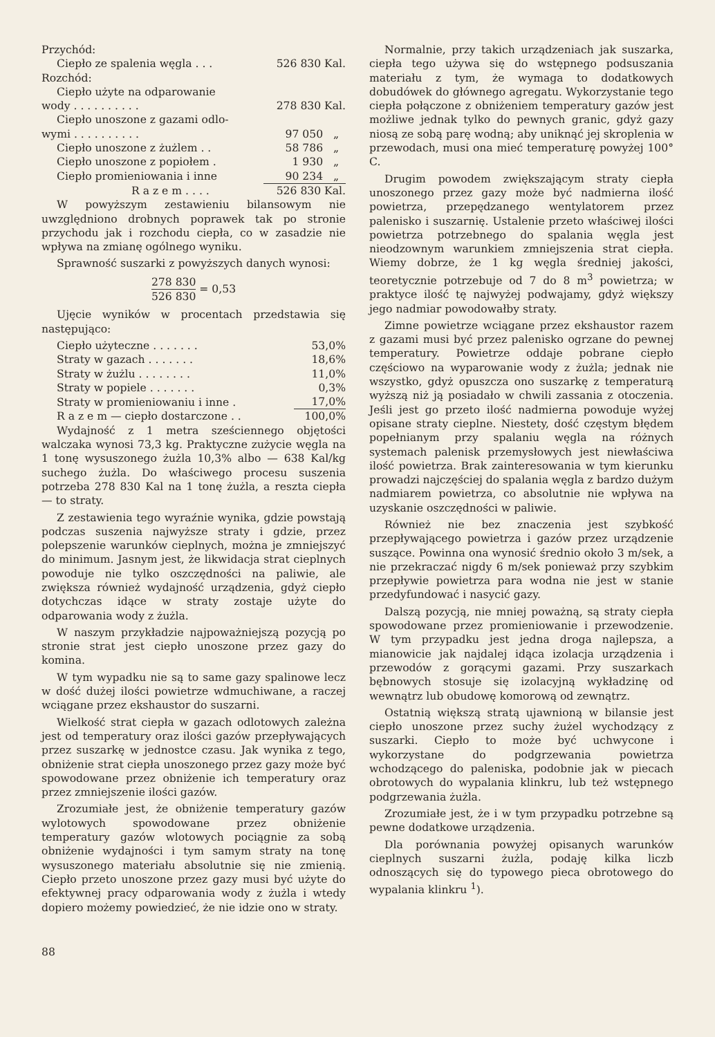| Przychód: | |
| Ciepło ze spalenia węgla . . . | 526 830 Kal. |
| Rozchód: | |
| Ciepło użyte na odparowanie | |
| wody . . . . . . . . . . | 278 830 Kal. |
| Ciepło unoszone z gazami odlo- | |
| wymi . . . . . . . . . . | 97 050 „ |
| Ciepło unoszone z żużlem . . | 58 786 „ |
| Ciepło unoszone z popiołem . | 1 930 „ |
| Ciepło promieniowania i inne | 90 234 „ |
| R a z e m . . . . | 526 830 Kal. |
W powyższym zestawieniu bilansowym nie uwzględniono drobnych poprawek tak po stronie przychodu jak i rozchodu ciepła, co w zasadzie nie wpływa na zmianę ogólnego wyniku.
Sprawność suszarki z powyższych danych wynosi:
278 830 526 830 = 0,53
Ujęcie wyników w procentach przedstawia się następująco:
| Ciepło użyteczne . . . . . . . | 53,0% |
| Straty w gazach . . . . . . . | 18,6% |
| Straty w żużlu . . . . . . . . | 11,0% |
| Straty w popiele . . . . . . . | 0,3% |
| Straty w promieniowaniu i inne . | 17,0% |
| R a z e m — ciepło dostarczone . . | 100,0% |
Wydajność z 1 metra sześciennego objętości walczaka wynosi 73,3 kg. Praktyczne zużycie węgla na 1 tonę wysuszonego żużla 10,3% albo — 638 Kal/kg suchego żużla. Do właściwego procesu suszenia potrzeba 278 830 Kal na 1 tonę żużla, a reszta ciepła — to straty.
Z zestawienia tego wyraźnie wynika, gdzie powstają podczas suszenia najwyższe straty i gdzie, przez polepszenie warunków cieplnych, można je zmniejszyć do minimum. Jasnym jest, że likwidacja strat cieplnych powoduje nie tylko oszczędności na paliwie, ale zwiększa również wydajność urządzenia, gdyż ciepło dotychczas idące w straty zostaje użyte do odparowania wody z żużla.
W naszym przykładzie najpoważniejszą pozycją po stronie strat jest ciepło unoszone przez gazy do komina.
W tym wypadku nie są to same gazy spalinowe lecz w dość dużej ilości powietrze wdmuchiwane, a raczej wciągane przez ekshaustor do suszarni.
Wielkość strat ciepła w gazach odlotowych zależna jest od temperatury oraz ilości gazów przepływających przez suszarkę w jednostce czasu. Jak wynika z tego, obniżenie strat ciepła unoszonego przez gazy może być spowodowane przez obniżenie ich temperatury oraz przez zmniejszenie ilości gazów.
Zrozumiałe jest, że obniżenie temperatury gazów wylotowych spowodowane przez obniżenie temperatury gazów wlotowych pociągnie za sobą obniżenie wydajności i tym samym straty na tonę wysuszonego materiału absolutnie się nie zmienią. Ciepło przeto unoszone przez gazy musi być użyte do efektywnej pracy odparowania wody z żużla i wtedy dopiero możemy powiedzieć, że nie idzie ono w straty.
Normalnie, przy takich urządzeniach jak suszarka, ciepła tego używa się do wstępnego podsuszania materiału z tym, że wymaga to dodatkowych dobudówek do głównego agregatu. Wykorzystanie tego ciepła połączone z obniżeniem temperatury gazów jest możliwe jednak tylko do pewnych granic, gdyż gazy niosą ze sobą parę wodną; aby uniknąć jej skroplenia w przewodach, musi ona mieć temperaturę powyżej 100° C.
Drugim powodem zwiększającym straty ciepła unoszonego przez gazy może być nadmierna ilość powietrza, przepędzanego wentylatorem przez palenisko i suszarnię. Ustalenie przeto właściwej ilości powietrza potrzebnego do spalania węgla jest nieodzownym warunkiem zmniejszenia strat ciepła. Wiemy dobrze, że 1 kg węgla średniej jakości, teoretycznie potrzebuje od 7 do 8 m<sup>3</sup> powietrza; w praktyce ilość tę najwyżej podwajamy, gdyż większy jego nadmiar powodowałby straty.
Zimne powietrze wciągane przez ekshaustor razem z gazami musi być przez palenisko ogrzane do pewnej temperatury. Powietrze oddaje pobrane ciepło częściowo na wyparowanie wody z żużla; jednak nie wszystko, gdyż opuszcza ono suszarkę z temperaturą wyższą niż ją posiadało w chwili zassania z otoczenia. Jeśli jest go przeto ilość nadmierna powoduje wyżej opisane straty cieplne. Niestety, dość częstym błędem popełnianym przy spalaniu węgla na różnych systemach palenisk przemysłowych jest niewłaściwa ilość powietrza. Brak zainteresowania w tym kierunku prowadzi najczęściej do spalania węgla z bardzo dużym nadmiarem powietrza, co absolutnie nie wpływa na uzyskanie oszczędności w paliwie.
Również nie bez znaczenia jest szybkość przepływającego powietrza i gazów przez urządzenie suszące. Powinna ona wynosić średnio około 3 m/sek, a nie przekraczać nigdy 6 m/sek ponieważ przy szybkim przepływie powietrza para wodna nie jest w stanie przedyfundować i nasycić gazy.
Dalszą pozycją, nie mniej poważną, są straty ciepła spowodowane przez promieniowanie i przewodzenie. W tym przypadku jest jedna droga najlepsza, a mianowicie jak najdalej idąca izolacja urządzenia i przewodów z gorącymi gazami. Przy suszarkach bębnowych stosuje się izolacyjną wykładzinę od wewnątrz lub obudowę komorową od zewnątrz.
Ostatnią większą stratą ujawnioną w bilansie jest ciepło unoszone przez suchy żużel wychodzący z suszarki. Ciepło to może być uchwycone i wykorzystane do podgrzewania powietrza wchodzącego do paleniska, podobnie jak w piecach obrotowych do wypalania klinkru, lub też wstępnego podgrzewania żużla.
Zrozumiałe jest, że i w tym przypadku potrzebne są pewne dodatkowe urządzenia.
Dla porównania powyżej opisanych warunków cieplnych suszarni żużla, podaję kilka liczb odnoszących się do typowego pieca obrotowego do wypalania klinkru <sup>1</sup>).
88